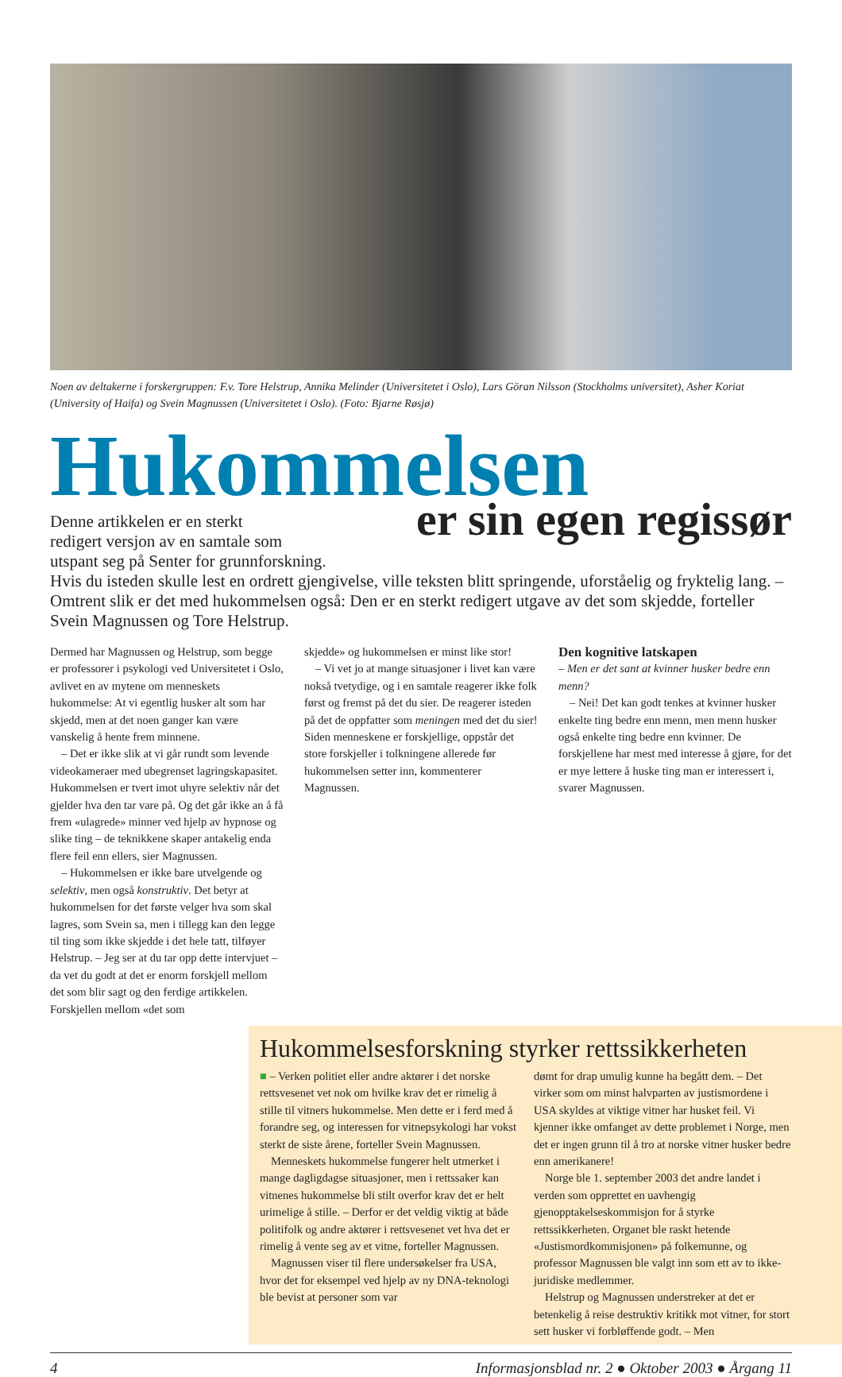Noen av deltakerne i forskergruppen: F.v. Tore Helstrup, Annika Melinder (Universitetet i Oslo), Lars Göran Nilsson (Stockholms universitet), Asher Koriat (University of Haifa) og Svein Magnussen (Universitetet i Oslo). (Foto: Bjarne Røsjø)
Hukommelsen
er sin egen regissør
Denne artikkelen er en sterkt
redigert versjon av en samtale som
utspant seg på Senter for grunnforskning.
Hvis du isteden skulle lest en ordrett gjengivelse, ville teksten blitt springende, uforståelig og fryktelig lang. – Omtrent slik er det med hukommelsen også: Den er en sterkt redigert utgave av det som skjedde, forteller Svein Magnussen og Tore Helstrup.
Dermed har Magnussen og Helstrup, som begge er professorer i psykologi ved Universitetet i Oslo, avlivet en av mytene om menneskets hukommelse: At vi egentlig husker alt som har skjedd, men at det noen ganger kan være vanskelig å hente frem minnene.
– Det er ikke slik at vi går rundt som levende videokameraer med ubegrenset lagringskapasitet. Hukommelsen er tvert imot uhyre selektiv når det gjelder hva den tar vare på. Og det går ikke an å få frem «ulagrede» minner ved hjelp av hypnose og slike ting – de teknikkene skaper antakelig enda flere feil enn ellers, sier Magnussen.
– Hukommelsen er ikke bare utvelgende og selektiv, men også konstruktiv. Det betyr at hukommelsen for det første velger hva som skal lagres, som Svein sa, men i tillegg kan den legge til ting som ikke skjedde i det hele tatt, tilføyer Helstrup. – Jeg ser at du tar opp dette intervjuet – da vet du godt at det er enorm forskjell mellom det som blir sagt og den ferdige artikkelen. Forskjellen mellom «det som
skjedde» og hukommelsen er minst like stor!
– Vi vet jo at mange situasjoner i livet kan være nokså tvetydige, og i en samtale reagerer ikke folk først og fremst på det du sier. De reagerer isteden på det de oppfatter som meningen med det du sier! Siden menneskene er forskjellige, oppstår det store forskjeller i tolkningene allerede før hukommelsen setter inn, kommenterer Magnussen.
Den kognitive latskapen
– Men er det sant at kvinner husker bedre enn menn?
– Nei! Det kan godt tenkes at kvinner husker enkelte ting bedre enn menn, men menn husker også enkelte ting bedre enn kvinner. De forskjellene har mest med interesse å gjøre, for det er mye lettere å huske ting man er interessert i, svarer Magnussen.
Hukommelsesforskning styrker rettssikkerheten
■ – Verken politiet eller andre aktører i det norske rettsvesenet vet nok om hvilke krav det er rimelig å stille til vitners hukommelse. Men dette er i ferd med å forandre seg, og interessen for vitnepsykologi har vokst sterkt de siste årene, forteller Svein Magnussen.
Menneskets hukommelse fungerer helt utmerket i mange dagligdagse situasjoner, men i rettssaker kan vitnenes hukommelse bli stilt overfor krav det er helt urimelige å stille. – Derfor er det veldig viktig at både politifolk og andre aktører i rettsvesenet vet hva det er rimelig å vente seg av et vitne, forteller Magnussen.
Magnussen viser til flere undersøkelser fra USA, hvor det for eksempel ved hjelp av ny DNA-teknologi ble bevist at personer som var
dømt for drap umulig kunne ha begått dem. – Det virker som om minst halvparten av justismordene i USA skyldes at viktige vitner har husket feil. Vi kjenner ikke omfanget av dette problemet i Norge, men det er ingen grunn til å tro at norske vitner husker bedre enn amerikanere!
Norge ble 1. september 2003 det andre landet i verden som opprettet en uavhengig gjenopptakelseskommisjon for å styrke rettssikkerheten. Organet ble raskt hetende «Justismordkommisjonen» på folkemunne, og professor Magnussen ble valgt inn som ett av to ikke-juridiske medlemmer.
Helstrup og Magnussen understreker at det er betenkelig å reise destruktiv kritikk mot vitner, for stort sett husker vi forbløffende godt. – Men
4 Informasjonsblad nr. 2 ● Oktober 2003 ● Årgang 11